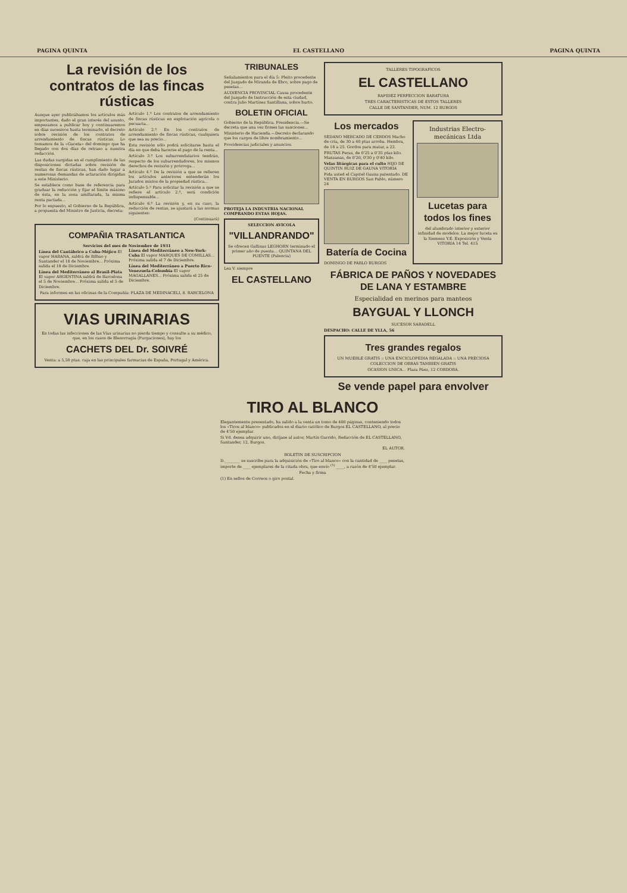PAGINA QUINTA EL CASTELLANO PAGINA QUINTA
La revisión de los contratos de las fincas rústicas
Aunque ayer publicábamos los artículos más importantes, dado el gran interés del asunto, empezamos a publicar hoy y continuaremos en días sucesivos hasta terminarlo, el decreto sobre revisión de los contratos de arrendamiento de fincas rústicas. Lo tomamos de la «Gaceta» del domingo que ha llegado con dos días de retraso a nuestra redacción.
Las dudas surgidas en el cumplimiento de las disposiciones dictadas sobre revisión de rentas de fincas rústicas, han dado lugar a numerosas demandas de aclaración dirigidas a este Ministerio.
Se establece como base de referencia para graduar la reducción y fijar el límite máximo de ésta, en la zona amillarada, la misma renta pactada...
Por lo expuesto, el Gobierno de la República, a propuesta del Ministro de Justicia, decreta:
Artículo 1.º Los contratos de arrendamiento de fincas rústicas en explotación agrícola o pecuaria...
Artículo 2.º En los contratos de arrendamiento de fincas rústicas, cualquiera que sea su precio...
Esta revisión sólo podrá solicitarse hasta el día en que deba hacerse el pago de la renta...
Artículo 3.º Los subarrendatarios tendrán, respecto de los subarrendadores, los mismos derechos de revisión y prórroga...
Artículo 4.º De la revisión a que se refieren los artículos anteriores entenderán los Jurados mixtos de la propiedad rústica...
Artículo 5.º Para solicitar la revisión a que se refiere el artículo 2.º, será condición indispensable...
Artículo 6.º La revisión y, en su caso, la reducción de rentas, se ajustará a las normas siguientes:
(Continuará)
COMPAÑIA TRASATLANTICA
Servicios del mes de Noviembre de 1931
Línea del Cantábrico a Cuba-Méjico El vapor HABANA, saldrá de Bilbao y Santander el 18 de Noviembre... Próxima salida el 18 de Diciembre.
Línea del Mediterráneo al Brasil-Plata El vapor ARGENTINA saldrá de Barcelona el 5 de Noviembre... Próxima salida el 5 de Diciembre.
Línea del Mediterráneo a New-York-Cuba El vapor MARQUES DE COMILLAS... Próxima salida el 7 de Diciembre.
Línea del Mediterráneo a Puerto Rico-Venezuela-Colombia El vapor MAGALLANES... Próxima salida el 25 de Diciembre.
Para informes en las oficinas de la Compañía: PLAZA DE MEDINACELI, 8. BARCELONA
VIAS URINARIAS
En todas las infecciones de las Vías urinarias no pierda tiempo y consulte a su médico, que, en los casos de Blenorragia (Purgaciones), hay los
CACHETS DEL Dr. SOIVRÉ
Venta: a 5,50 ptas. caja en las principales farmacias de España, Portugal y América.
TRIBUNALES
Señalamientos para el día 5: Pleito procedente del Juzgado de Miranda de Ebro, sobre pago de pesetas...
AUDIENCIA PROVINCIAL Causa procedente del Juzgado de Instrucción de esta ciudad, contra Julio Martínez Santillana, sobre hurto.
BOLETIN OFICIAL
Gobierno de la República. Presidencia.—Se decreta que una vez firmes las sanciones...
Ministerio de Hacienda.—Decreto declarando que los cargos de libre nombramiento...
Providencias judiciales y anuncios.
PROTEJA LA INDUSTRIA NACIONAL COMPRANDO ESTAS HOJAS.
SELECCION AVICOLA
"VILLANDRANDO"
Se ofrecen Gallinas LEGHORN terminado el primer año de puesta... QUINTANA DEL PUENTE (Palencia)
Lea V. siempre
EL CASTELLANO
TALLERES TIPOGRAFICOS
EL CASTELLANO
RAPIDEZ PERFECCION BARATURA
TRES CARACTERISTICAS DE ESTOS TALLERES
CALLE DE SANTANDER, NUM. 12 BURGOS
Los mercados
SEDANO MERCADO DE CERDOS Macho de cría, de 30 a 40 ptas arroba. Hembra, de 18 a 25. Gordos para matar, a 22.
FRUTAS Peras, de 0'25 a 0'35 ptas kilo. Manzanas, de 0'20, 0'30 y 0'40 kilo.
Velas litúrgicas para el culto HIJO DE QUINTIN RUIZ DE GAUNA VITORIA
Pida usted el Capitel Gauna patentado. DE VENTA EN BURGOS San Pablo, número 24
Batería de Cocina
DOMINGO DE PABLO BURGOS
Industrias Electro-mecánicas Ltda
Lucetas para todos los fines
del alumbrado interior y exterior infinidad de modelos. La mejor luceta es la Siemens Y.E. Exposición y Venta VITORIA 14 Tel. 415
FÁBRICA DE PAÑOS Y NOVEDADES DE LANA Y ESTAMBRE
Especialidad en merinos para manteos
BAYGUAL Y LLONCH
SUCESOR SABADELL
DESPACHO: CALLE DE YLLA, 56
Tres grandes regalos
UN MUEBLE GRATIS :: UNA ENCICLOPEDIA REGALADA :: UNA PRECIOSA COLECCION DE OBRAS TAMBIEN GRATIS
OCASION UNICA... Plaza Páez, 12 CORDOBA.
Se vende papel para envolver
TIRO AL BLANCO
Elegantemente presentado, ha salido a la venta un tomo de 400 páginas, conteniendo todos los «Tiros al blanco» publicados en el diario católico de Burgos EL CASTELLANO, al precio de 4'50 ejemplar.
Si Vd. desea adquirir uno, diríjase al autor, Martín Garrido, Redacción de EL CASTELLANO, Santander, 12, Burgos.
EL AUTOR.
BOLETIN DE SUSCRIPCION
D.________ se suscribe para la adquisición de «Tiro al blanco» con la cantidad de ____ pesetas, importe de ____ ejemplares de la citada obra, que envío <sup>(1)</sup> ____, a razón de 4'50 ejemplar.
Fecha y firma
(1) En sellos de Correos o giro postal.